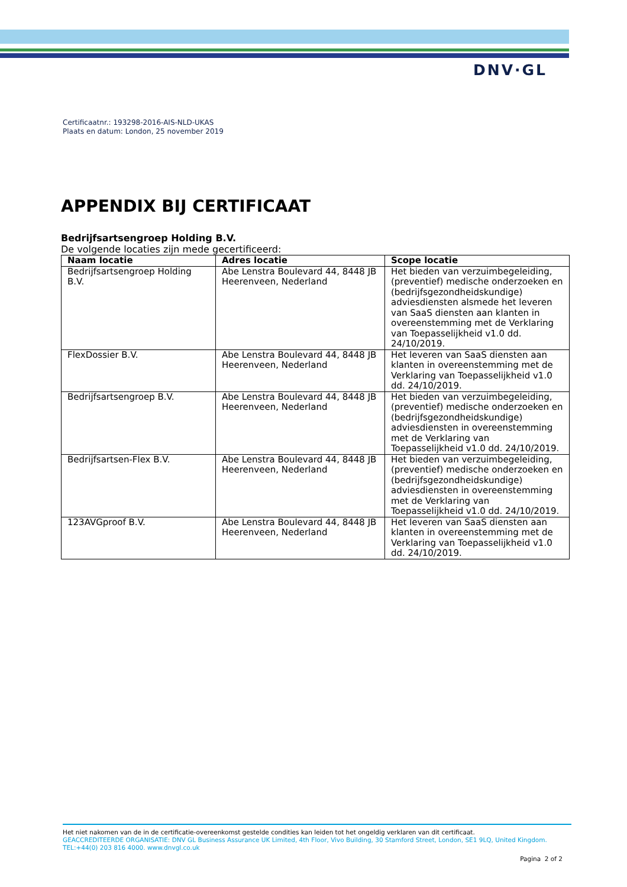DNV·GL
Certificaatnr.: 193298-2016-AIS-NLD-UKAS
Plaats en datum: London, 25 november 2019
APPENDIX BIJ CERTIFICAAT
Bedrijfsartsengroep Holding B.V.
De volgende locaties zijn mede gecertificeerd:
| Naam locatie | Adres locatie | Scope locatie |
| --- | --- | --- |
| Bedrijfsartsengroep Holding B.V. | Abe Lenstra Boulevard 44, 8448 JB Heerenveen, Nederland | Het bieden van verzuimbegeleiding, (preventief) medische onderzoeken en (bedrijfsgezondheidskundige) adviesdiensten alsmede het leveren van SaaS diensten aan klanten in overeenstemming met de Verklaring van Toepasselijkheid v1.0 dd. 24/10/2019. |
| FlexDossier B.V. | Abe Lenstra Boulevard 44, 8448 JB Heerenveen, Nederland | Het leveren van SaaS diensten aan klanten in overeenstemming met de Verklaring van Toepasselijkheid v1.0 dd. 24/10/2019. |
| Bedrijfsartsengroep B.V. | Abe Lenstra Boulevard 44, 8448 JB Heerenveen, Nederland | Het bieden van verzuimbegeleiding, (preventief) medische onderzoeken en (bedrijfsgezondheidskundige) adviesdiensten in overeenstemming met de Verklaring van Toepasselijkheid v1.0 dd. 24/10/2019. |
| Bedrijfsartsen-Flex B.V. | Abe Lenstra Boulevard 44, 8448 JB Heerenveen, Nederland | Het bieden van verzuimbegeleiding, (preventief) medische onderzoeken en (bedrijfsgezondheidskundige) adviesdiensten in overeenstemming met de Verklaring van Toepasselijkheid v1.0 dd. 24/10/2019. |
| 123AVGproof B.V. | Abe Lenstra Boulevard 44, 8448 JB Heerenveen, Nederland | Het leveren van SaaS diensten aan klanten in overeenstemming met de Verklaring van Toepasselijkheid v1.0 dd. 24/10/2019. |
Het niet nakomen van de in de certificatie-overeenkomst gestelde condities kan leiden tot het ongeldig verklaren van dit certificaat.
GEACCREDITEERDE ORGANISATIE: DNV GL Business Assurance UK Limited, 4th Floor, Vivo Building, 30 Stamford Street, London, SE1 9LQ, United Kingdom. TEL:+44(0) 203 816 4000. www.dnvgl.co.uk
Pagina 2 of 2